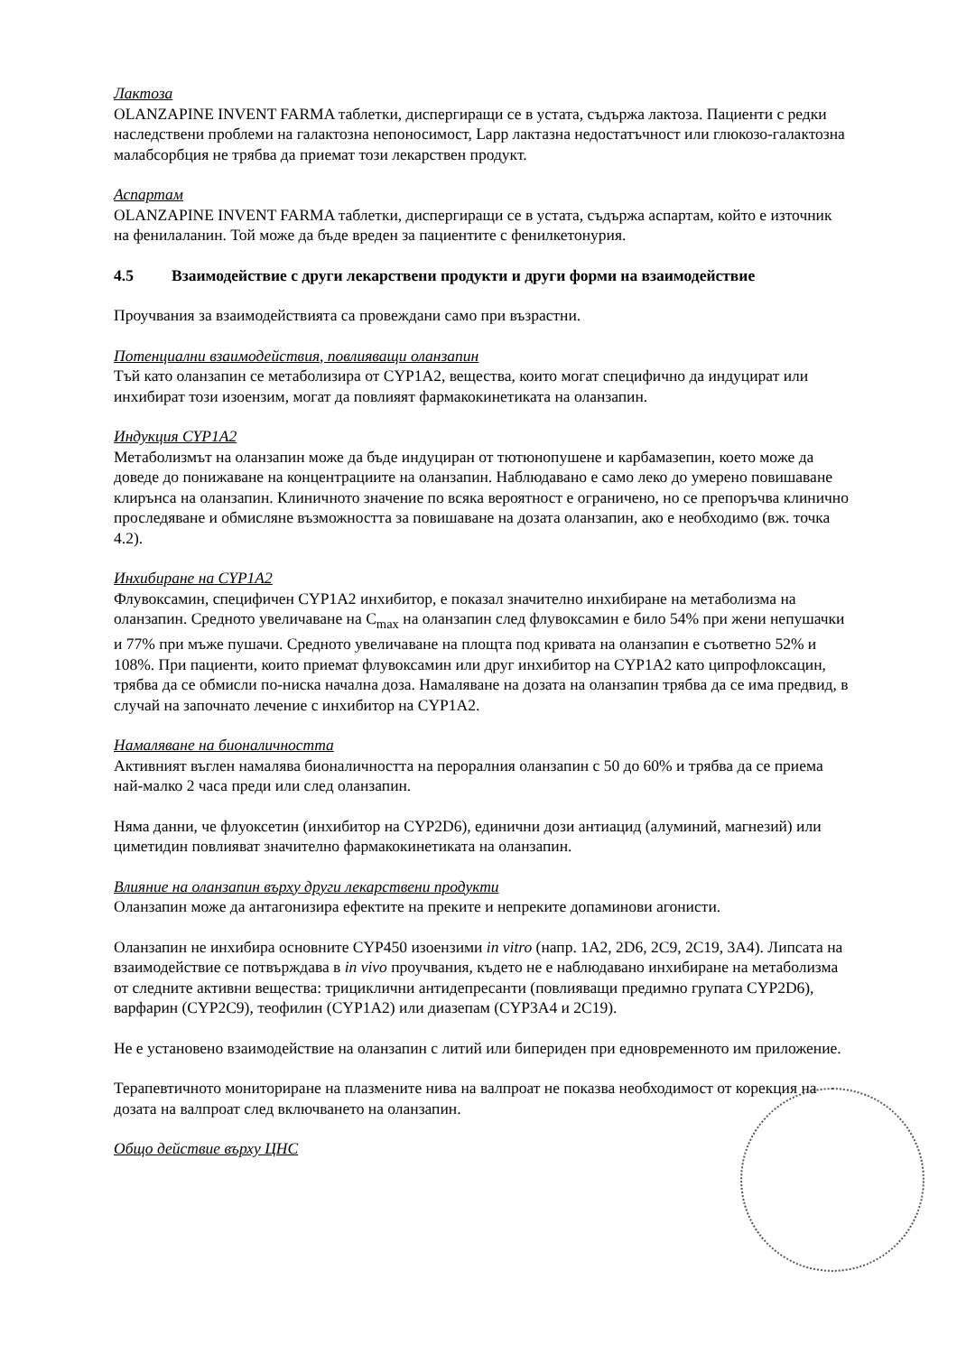Лактоза
OLANZAPINE INVENT FARMA таблетки, диспергиращи се в устата, съдържа лактоза. Пациенти с редки наследствени проблеми на галактозна непоносимост, Lapp лактазна недостатъчност или глюкозо-галактозна малабсорбция не трябва да приемат този лекарствен продукт.
Аспартам
OLANZAPINE INVENT FARMA таблетки, диспергиращи се в устата, съдържа аспартам, който е източник на фенилаланин. Той може да бъде вреден за пациентите с фенилкетонурия.
4.5 Взаимодействие с други лекарствени продукти и други форми на взаимодействие
Проучвания за взаимодействията са провеждани само при възрастни.
Потенциални взаимодействия, повлияващи оланзапин
Тъй като оланзапин се метаболизира от CYP1A2, вещества, които могат специфично да индуцират или инхибират този изоензим, могат да повлияят фармакокинетиката на оланзапин.
Индукция CYP1A2
Метаболизмът на оланзапин може да бъде индуциран от тютюнопушене и карбамазепин, което може да доведе до понижаване на концентрациите на оланзапин. Наблюдавано е само леко до умерено повишаване клирънса на оланзапин. Клиничното значение по всяка вероятност е ограничено, но се препоръчва клинично проследяване и обмисляне възможността за повишаване на дозата оланзапин, ако е необходимо (вж. точка 4.2).
Инхибиране на CYP1A2
Флувоксамин, специфичен CYP1A2 инхибитор, е показал значително инхибиране на метаболизма на оланзапин. Средното увеличаване на C<sub>max</sub> на оланзапин след флувоксамин е било 54% при жени непушачки и 77% при мъже пушачи. Средното увеличаване на площта под кривата на оланзапин е съответно 52% и 108%. При пациенти, които приемат флувоксамин или друг инхибитор на CYP1A2 като ципрофлоксацин, трябва да се обмисли по-ниска начална доза. Намаляване на дозата на оланзапин трябва да се има предвид, в случай на започнато лечение с инхибитор на CYP1A2.
Намаляване на бионаличността
Активният въглен намалява бионаличността на пероралния оланзапин с 50 до 60% и трябва да се приема най-малко 2 часа преди или след оланзапин.
Няма данни, че флуоксетин (инхибитор на CYP2D6), единични дози антиацид (алуминий, магнезий) или циметидин повлияват значително фармакокинетиката на оланзапин.
Влияние на оланзапин върху други лекарствени продукти
Оланзапин може да антагонизира ефектите на преките и непреките допаминови агонисти.
Оланзапин не инхибира основните CYP450 изоензими in vitro (напр. 1A2, 2D6, 2C9, 2C19, 3A4). Липсата на взаимодействие се потвърждава в in vivo проучвания, където не е наблюдавано инхибиране на метаболизма от следните активни вещества: трициклични антидепресанти (повлияващи предимно групата CYP2D6), варфарин (CYP2C9), теофилин (CYP1A2) или диазепам (CYP3A4 и 2C19).
Не е установено взаимодействие на оланзапин с литий или бипериден при едновременното им приложение.
Терапевтичното мониториране на плазмените нива на валпроат не показва необходимост от корекция на дозата на валпроат след включването на оланзапин.
Общо действие върху ЦНС